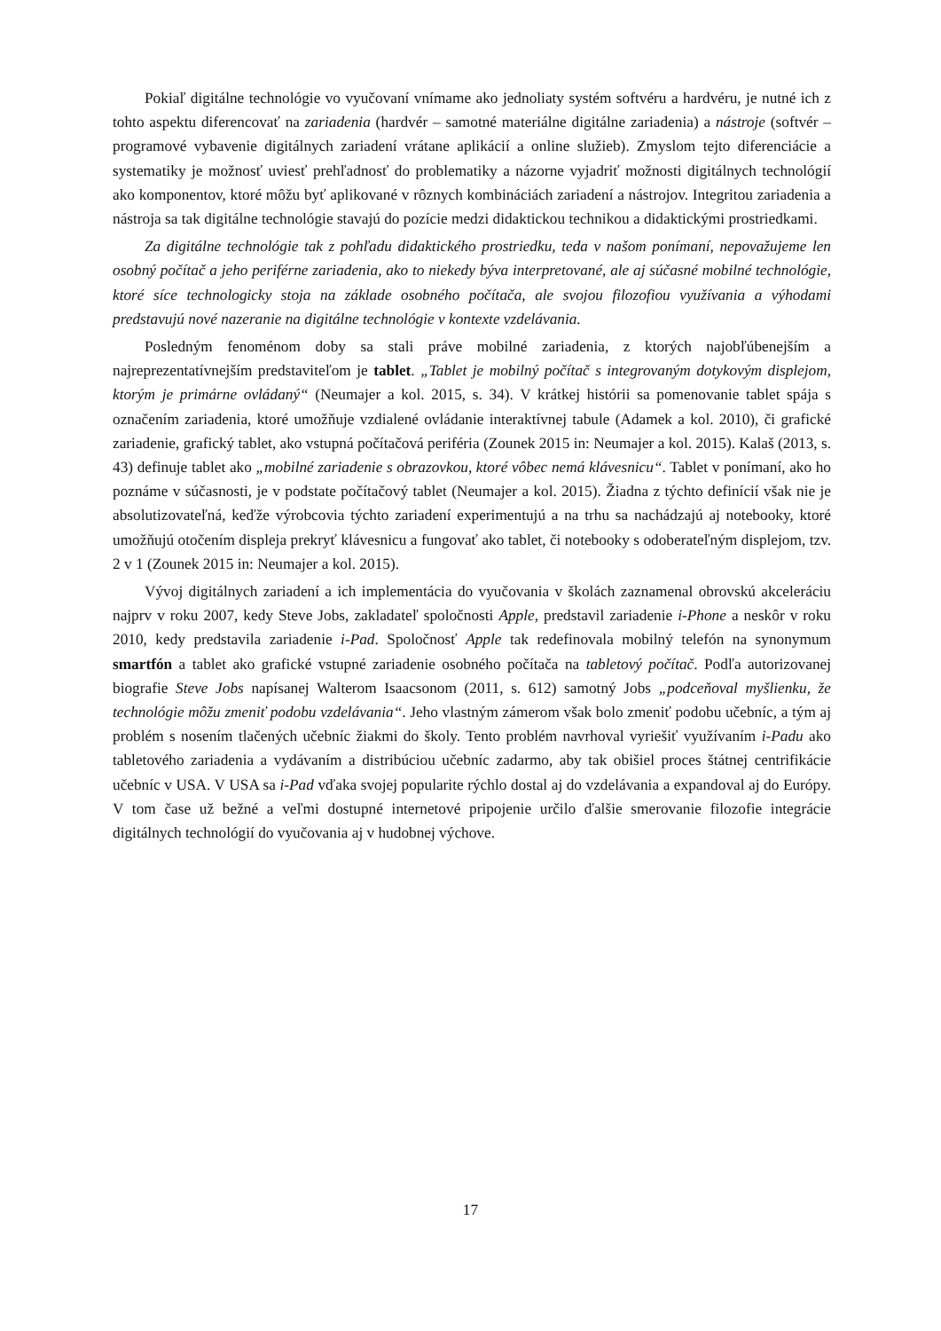Pokiaľ digitálne technológie vo vyučovaní vnímame ako jednoliaty systém softvéru a hardvéru, je nutné ich z tohto aspektu diferencovať na zariadenia (hardvér – samotné materiálne digitálne zariadenia) a nástroje (softvér – programové vybavenie digitálnych zariadení vrátane aplikácií a online služieb). Zmyslom tejto diferenciácie a systematiky je možnosť uviesť prehľadnosť do problematiky a názorne vyjadriť možnosti digitálnych technológií ako komponentov, ktoré môžu byť aplikované v rôznych kombináciách zariadení a nástrojov. Integritou zariadenia a nástroja sa tak digitálne technológie stavajú do pozície medzi didaktickou technikou a didaktickými prostriedkami.
Za digitálne technológie tak z pohľadu didaktického prostriedku, teda v našom ponímaní, nepovažujeme len osobný počítač a jeho periférne zariadenia, ako to niekedy býva interpretované, ale aj súčasné mobilné technológie, ktoré síce technologicky stoja na základe osobného počítača, ale svojou filozofiou využívania a výhodami predstavujú nové nazeranie na digitálne technológie v kontexte vzdelávania.
Posledným fenoménom doby sa stali práve mobilné zariadenia, z ktorých najobľúbenejším a najreprezentatívnejším predstaviteľom je tablet. „Tablet je mobilný počítač s integrovaným dotykovým displejom, ktorým je primárne ovládaný“ (Neumajer a kol. 2015, s. 34). V krátkej histórii sa pomenovanie tablet spája s označením zariadenia, ktoré umožňuje vzdialené ovládanie interaktívnej tabule (Adamek a kol. 2010), či grafické zariadenie, grafický tablet, ako vstupná počítačová periféria (Zounek 2015 in: Neumajer a kol. 2015). Kalaš (2013, s. 43) definuje tablet ako „mobilné zariadenie s obrazovkou, ktoré vôbec nemá klávesnicu“. Tablet v ponímaní, ako ho poznáme v súčasnosti, je v podstate počítačový tablet (Neumajer a kol. 2015). Žiadna z týchto definícií však nie je absolutizovateľná, keďže výrobcovia týchto zariadení experimentujú a na trhu sa nachádzajú aj notebooky, ktoré umožňujú otočením displeja prekryť klávesnicu a fungovať ako tablet, či notebooky s odoberateľným displejom, tzv. 2 v 1 (Zounek 2015 in: Neumajer a kol. 2015).
Vývoj digitálnych zariadení a ich implementácia do vyučovania v školách zaznamenal obrovskú akceleráciu najprv v roku 2007, kedy Steve Jobs, zakladateľ spoločnosti Apple, predstavil zariadenie i-Phone a neskôr v roku 2010, kedy predstavila zariadenie i-Pad. Spoločnosť Apple tak redefinovala mobilný telefón na synonymum smartfón a tablet ako grafické vstupné zariadenie osobného počítača na tabletový počítač. Podľa autorizovanej biografie Steve Jobs napísanej Walterom Isaacsonom (2011, s. 612) samotný Jobs „podceňoval myšlienku, že technológie môžu zmeniť podobu vzdelávania“. Jeho vlastným zámerom však bolo zmeniť podobu učebníc, a tým aj problém s nosením tlačených učebníc žiakmi do školy. Tento problém navrhoval vyriešiť využívaním i-Padu ako tabletového zariadenia a vydávaním a distribúciou učebníc zadarmo, aby tak obišiel proces štátnej centrifikácie učebníc v USA. V USA sa i-Pad vďaka svojej popularite rýchlo dostal aj do vzdelávania a expandoval aj do Európy. V tom čase už bežné a veľmi dostupné internetové pripojenie určilo ďalšie smerovanie filozofie integrácie digitálnych technológií do vyučovania aj v hudobnej výchove.
17